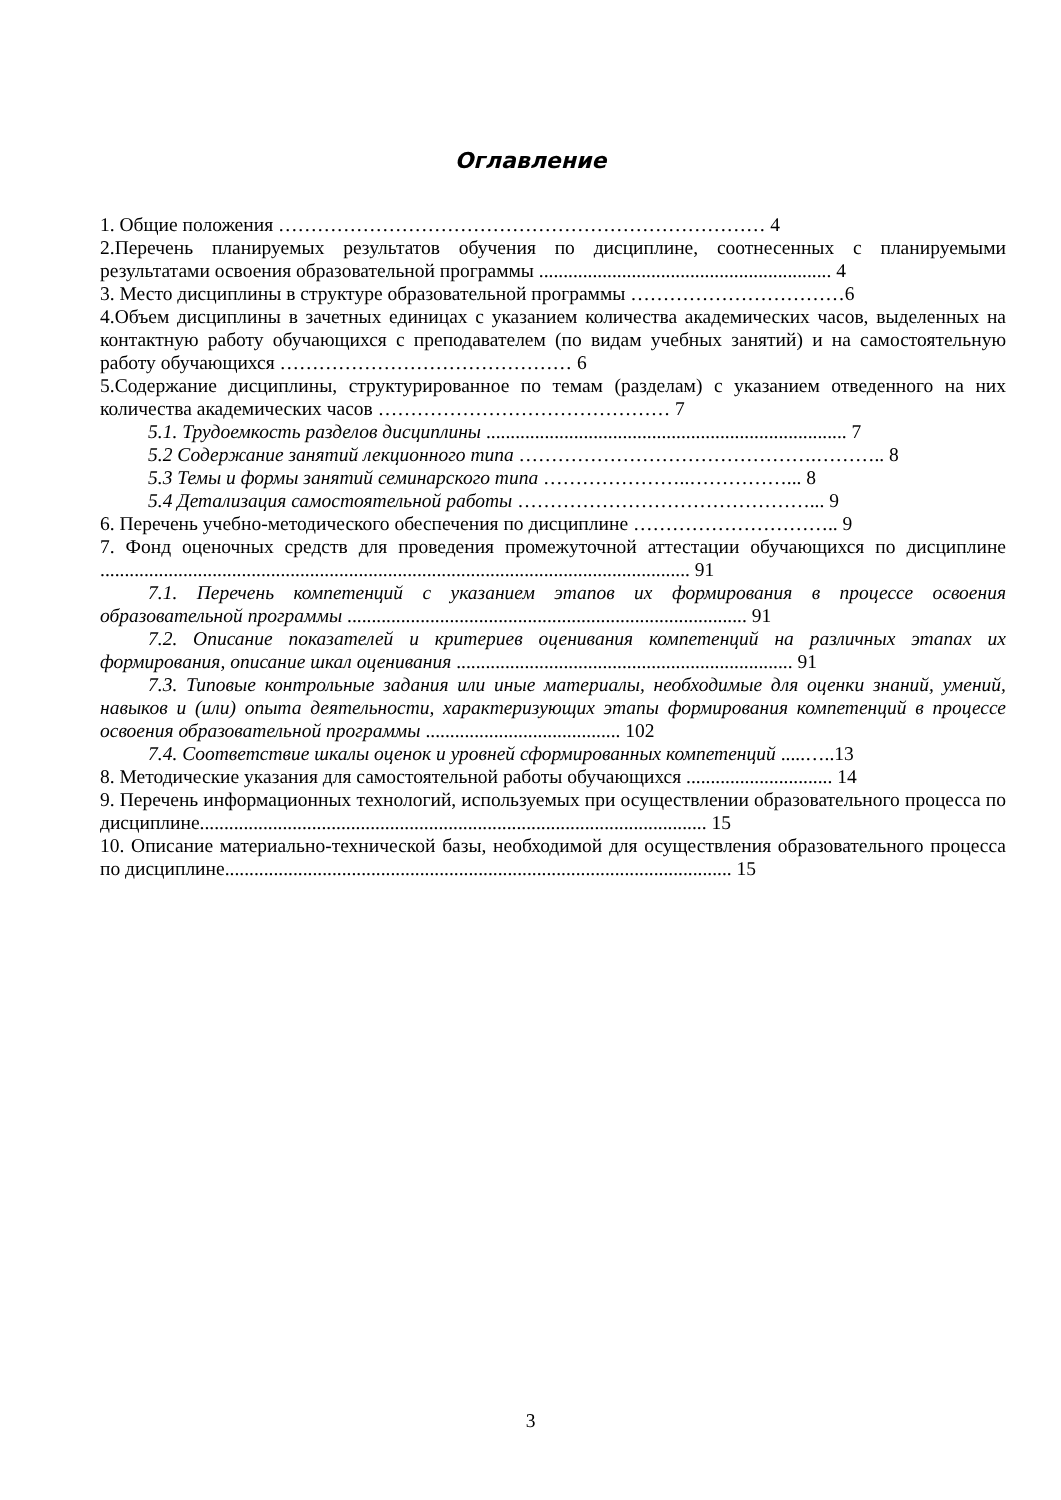Оглавление
1. Общие положения ………………………………………………………………… 4
2.Перечень планируемых результатов обучения по дисциплине, соотнесенных с планируемыми результатами освоения образовательной программы ............................................................ 4
3. Место дисциплины в структуре образовательной программы ……………………………6
4.Объем дисциплины в зачетных единицах с указанием количества академических часов, выделенных на контактную работу обучающихся с преподавателем (по видам учебных занятий) и на самостоятельную работу обучающихся ……………………………………… 6
5.Содержание дисциплины, структурированное по темам (разделам) с указанием отведенного на них количества академических часов ……………………………………… 7
5.1. Трудоемкость разделов дисциплины .......................................................................... 7
5.2 Содержание занятий лекционного типа ……………………………………….……….. 8
5.3 Темы и формы занятий семинарского типа …………………..……………... 8
5.4 Детализация самостоятельной работы ………………………………………... 9
6. Перечень учебно-методического обеспечения по дисциплине ………………………….. 9
7. Фонд оценочных средств для проведения промежуточной аттестации обучающихся по дисциплине ......................................................................................................................... 91
7.1. Перечень компетенций с указанием этапов их формирования в процессе освоения образовательной программы .................................................................................. 91
7.2. Описание показателей и критериев оценивания компетенций на различных этапах их формирования, описание шкал оценивания ..................................................................... 91
7.3. Типовые контрольные задания или иные материалы, необходимые для оценки знаний, умений, навыков и (или) опыта деятельности, характеризующих этапы формирования компетенций в процессе освоения образовательной программы ........................................ 102
7.4. Соответствие шкалы оценок и уровней сформированных компетенций .....…..13
8. Методические указания для самостоятельной работы обучающихся .............................. 14
9. Перечень информационных технологий, используемых при осуществлении образовательного процесса по дисциплине........................................................................................................ 15
10. Описание материально-технической базы, необходимой для осуществления образовательного процесса по дисциплине........................................................................................................ 15
3